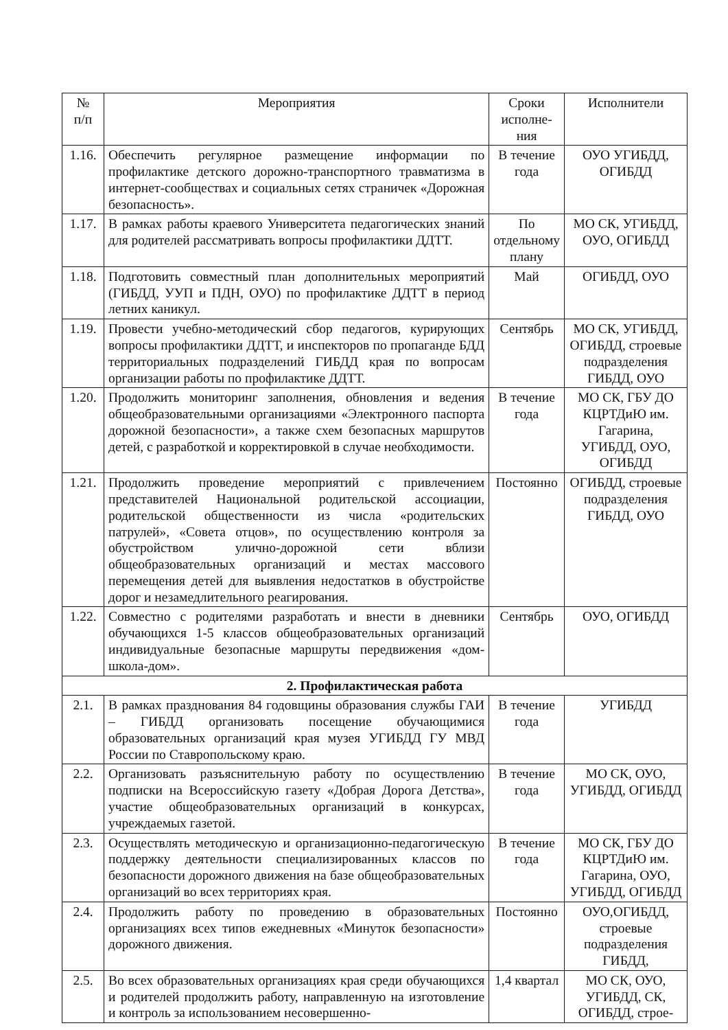| № п/п | Мероприятия | Сроки исполне-ния | Исполнители |
| --- | --- | --- | --- |
| 1.16. | Обеспечить регулярное размещение информации по профилактике детского дорожно-транспортного травматизма в интернет-сообществах и социальных сетях страничек «Дорожная безопасность». | В течение года | ОУО УГИБДД, ОГИБДД |
| 1.17. | В рамках работы краевого Университета педагогических знаний для родителей рассматривать вопросы профилактики ДДТТ. | По отдельному плану | МО СК, УГИБДД, ОУО, ОГИБДД |
| 1.18. | Подготовить совместный план дополнительных мероприятий (ГИБДД, УУП и ПДН, ОУО) по профилактике ДДТТ в период летних каникул. | Май | ОГИБДД, ОУО |
| 1.19. | Провести учебно-методический сбор педагогов, курирующих вопросы профилактики ДДТТ, и инспекторов по пропаганде БДД территориальных подразделений ГИБДД края по вопросам организации работы по профилактике ДДТТ. | Сентябрь | МО СК, УГИБДД, ОГИБДД, строевые подразделения ГИБДД, ОУО |
| 1.20. | Продолжить мониторинг заполнения, обновления и ведения общеобразовательными организациями «Электронного паспорта дорожной безопасности», а также схем безопасных маршрутов детей, с разработкой и корректировкой в случае необходимости. | В течение года | МО СК, ГБУ ДО КЦРТДиЮ им. Гагарина, УГИБДД, ОУО, ОГИБДД |
| 1.21. | Продолжить проведение мероприятий с привлечением представителей Национальной родительской ассоциации, родительской общественности из числа «родительских патрулей», «Совета отцов», по осуществлению контроля за обустройством улично-дорожной сети вблизи общеобразовательных организаций и местах массового перемещения детей для выявления недостатков в обустройстве дорог и незамедлительного реагирования. | Постоянно | ОГИБДД, строевые подразделения ГИБДД, ОУО |
| 1.22. | Совместно с родителями разработать и внести в дневники обучающихся 1-5 классов общеобразовательных организаций индивидуальные безопасные маршруты передвижения «дом-школа-дом». | Сентябрь | ОУО, ОГИБДД |
| 2. Профилактическая работа | | | |
| 2.1. | В рамках празднования 84 годовщины образования службы ГАИ – ГИБДД организовать посещение обучающимися образовательных организаций края музея УГИБДД ГУ МВД России по Ставропольскому краю. | В течение года | УГИБДД |
| 2.2. | Организовать разъяснительную работу по осуществлению подписки на Всероссийскую газету «Добрая Дорога Детства», участие общеобразовательных организаций в конкурсах, учреждаемых газетой. | В течение года | МО СК, ОУО, УГИБДД, ОГИБДД |
| 2.3. | Осуществлять методическую и организационно-педагогическую поддержку деятельности специализированных классов по безопасности дорожного движения на базе общеобразовательных организаций во всех территориях края. | В течение года | МО СК, ГБУ ДО КЦРТДиЮ им. Гагарина, ОУО, УГИБДД, ОГИБДД |
| 2.4. | Продолжить работу по проведению в образовательных организациях всех типов ежедневных «Минуток безопасности» дорожного движения. | Постоянно | ОУО,ОГИБДД, строевые подразделения ГИБДД, |
| 2.5. | Во всех образовательных организациях края среди обучающихся и родителей продолжить работу, направленную на изготовление и контроль за использованием несовершенно- | 1,4 квартал | МО СК, ОУО, УГИБДД, СК, ОГИБДД, строе- |